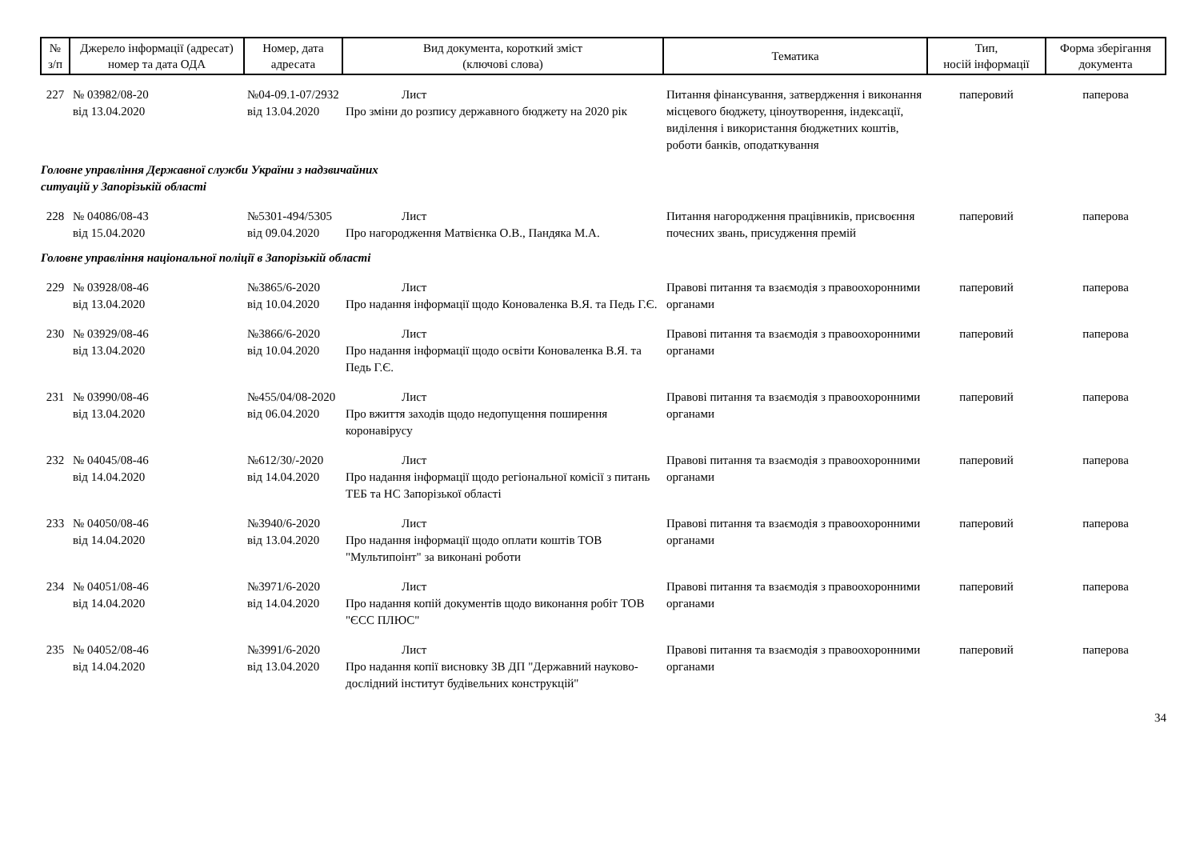| № з/п | Джерело інформації (адресат) номер та дата ОДА | Номер, дата адресата | Вид документа, короткий зміст (ключові слова) | Тематика | Тип, носій інформації | Форма зберігання документа |
| --- | --- | --- | --- | --- | --- | --- |
| 227 | № 03982/08-20 від 13.04.2020 | №04-09.1-07/2932 від 13.04.2020 | Лист Про зміни до розпису державного бюджету на 2020 рік | Питання фінансування, затвердження і виконання місцевого бюджету, ціноутворення, індексації, виділення і використання бюджетних коштів, роботи банків, оподаткування | паперовий | паперова |
| Головне управління Державної служби України з надзвичайних ситуацій у Запорізькій області | | | | | | |
| 228 | № 04086/08-43 від 15.04.2020 | №5301-494/5305 від 09.04.2020 | Лист Про нагородження Матвієнка О.В., Пандяка М.А. | Питання нагородження працівників, присвоєння почесних звань, присудження премій | паперовий | паперова |
| Головне управління національної поліції в Запорізькій області | | | | | | |
| 229 | № 03928/08-46 від 13.04.2020 | №3865/6-2020 від 10.04.2020 | Лист Про надання інформації щодо Коноваленка В.Я. та Педь Г.Є. | Правові питання та взаємодія з правоохоронними органами | паперовий | паперова |
| 230 | № 03929/08-46 від 13.04.2020 | №3866/6-2020 від 10.04.2020 | Лист Про надання інформації щодо освіти Коноваленка В.Я. та Педь Г.Є. | Правові питання та взаємодія з правоохоронними органами | паперовий | паперова |
| 231 | № 03990/08-46 від 13.04.2020 | №455/04/08-2020 від 06.04.2020 | Лист Про вжиття заходів щодо недопущення поширення коронавірусу | Правові питання та взаємодія з правоохоронними органами | паперовий | паперова |
| 232 | № 04045/08-46 від 14.04.2020 | №612/30/-2020 від 14.04.2020 | Лист Про надання інформації щодо регіональної комісії з питань ТЕБ та НС Запорізької області | Правові питання та взаємодія з правоохоронними органами | паперовий | паперова |
| 233 | № 04050/08-46 від 14.04.2020 | №3940/6-2020 від 13.04.2020 | Лист Про надання інформації щодо оплати коштів ТОВ "Мультипоінт" за виконані роботи | Правові питання та взаємодія з правоохоронними органами | паперовий | паперова |
| 234 | № 04051/08-46 від 14.04.2020 | №3971/6-2020 від 14.04.2020 | Лист Про надання копій документів щодо виконання робіт ТОВ "ЄСС ПЛЮС" | Правові питання та взаємодія з правоохоронними органами | паперовий | паперова |
| 235 | № 04052/08-46 від 14.04.2020 | №3991/6-2020 від 13.04.2020 | Лист Про надання копії висновку ЗВ ДП "Державний науково-дослідний інститут будівельних конструкцій" | Правові питання та взаємодія з правоохоронними органами | паперовий | паперова |
34